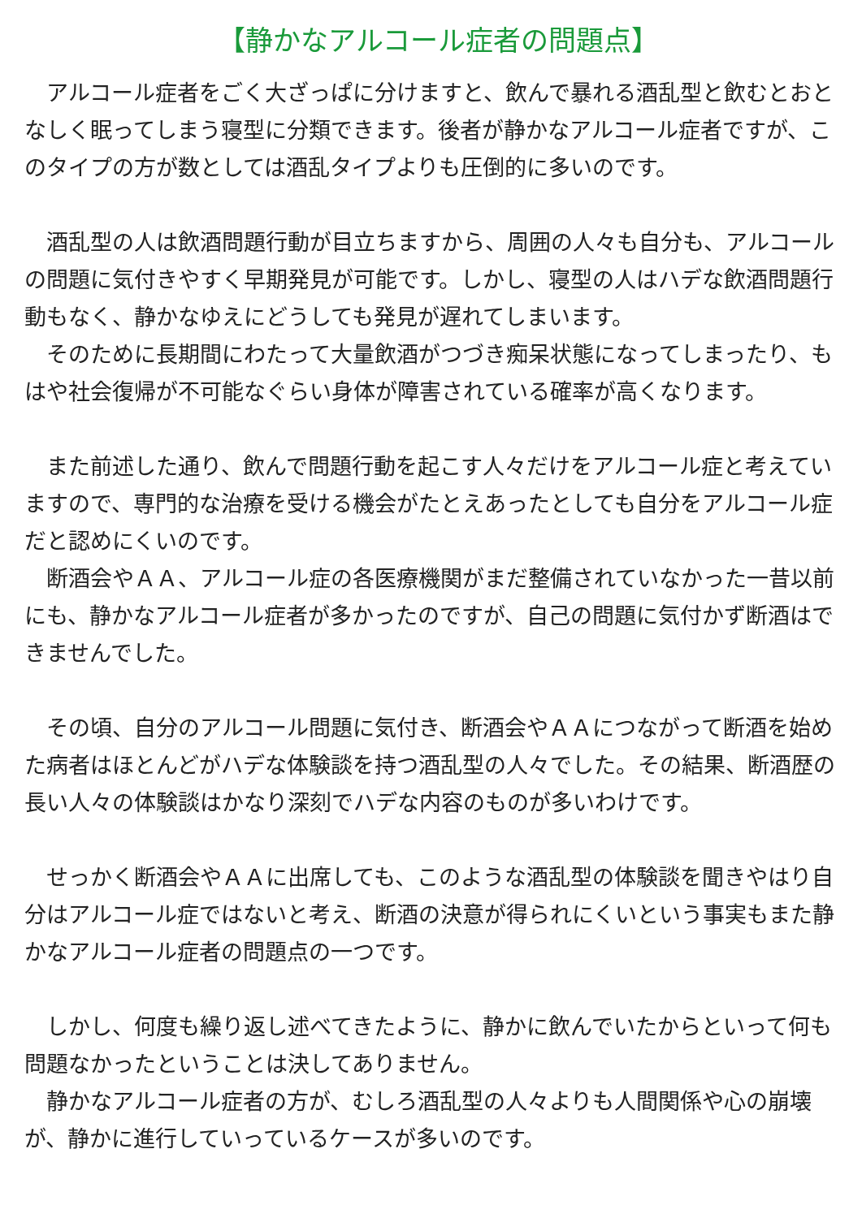【静かなアルコール症者の問題点】
　アルコール症者をごく大ざっぱに分けますと、飲んで暴れる酒乱型と飲むとおとなしく眠ってしまう寝型に分類できます。後者が静かなアルコール症者ですが、このタイプの方が数としては酒乱タイプよりも圧倒的に多いのです。
　酒乱型の人は飲酒問題行動が目立ちますから、周囲の人々も自分も、アルコールの問題に気付きやすく早期発見が可能です。しかし、寝型の人はハデな飲酒問題行動もなく、静かなゆえにどうしても発見が遅れてしまいます。
　そのために長期間にわたって大量飲酒がつづき痴呆状態になってしまったり、もはや社会復帰が不可能なぐらい身体が障害されている確率が高くなります。
　また前述した通り、飲んで問題行動を起こす人々だけをアルコール症と考えていますので、専門的な治療を受ける機会がたとえあったとしても自分をアルコール症だと認めにくいのです。
　断酒会やＡＡ、アルコール症の各医療機関がまだ整備されていなかった一昔以前にも、静かなアルコール症者が多かったのですが、自己の問題に気付かず断酒はできませんでした。
　その頃、自分のアルコール問題に気付き、断酒会やＡＡにつながって断酒を始めた病者はほとんどがハデな体験談を持つ酒乱型の人々でした。その結果、断酒歴の長い人々の体験談はかなり深刻でハデな内容のものが多いわけです。
　せっかく断酒会やＡＡに出席しても、このような酒乱型の体験談を聞きやはり自分はアルコール症ではないと考え、断酒の決意が得られにくいという事実もまた静かなアルコール症者の問題点の一つです。
　しかし、何度も繰り返し述べてきたように、静かに飲んでいたからといって何も問題なかったということは決してありません。
　静かなアルコール症者の方が、むしろ酒乱型の人々よりも人間関係や心の崩壊が、静かに進行していっているケースが多いのです。